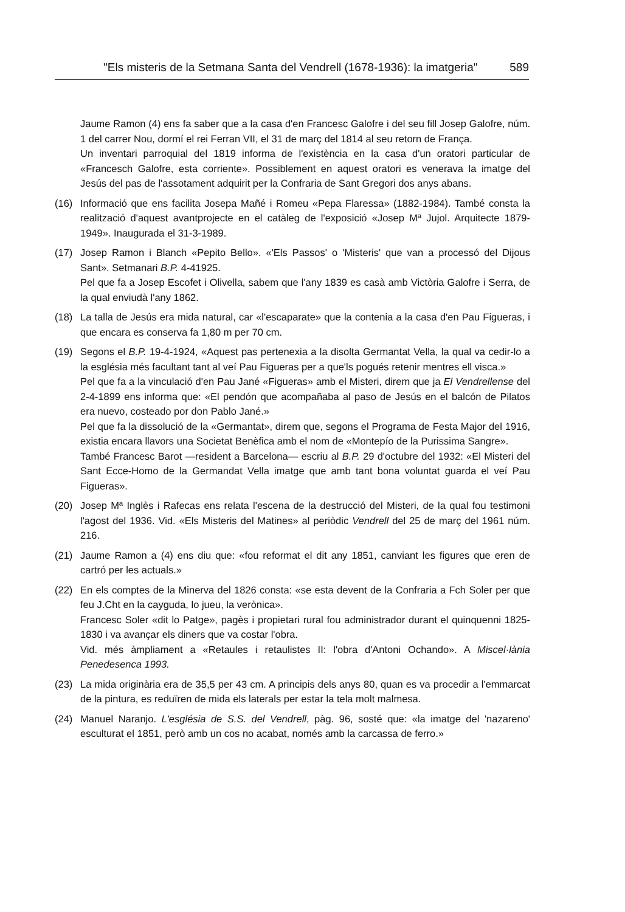"Els misteris de la Setmana Santa del Vendrell (1678-1936): la imatgeria" 589
Jaume Ramon (4) ens fa saber que a la casa d'en Francesc Galofre i del seu fill Josep Galofre, núm. 1 del carrer Nou, dormí el rei Ferran VII, el 31 de març del 1814 al seu retorn de França.
Un inventari parroquial del 1819 informa de l'existència en la casa d'un oratori particular de «Francesch Galofre, esta corriente». Possiblement en aquest oratori es venerava la imatge del Jesús del pas de l'assotament adquirit per la Confraria de Sant Gregori dos anys abans.
(16) Informació que ens facilita Josepa Mañé i Romeu «Pepa Flaressa» (1882-1984). També consta la realització d'aquest avantprojecte en el catàleg de l'exposició «Josep Mª Jujol. Arquitecte 1879-1949». Inaugurada el 31-3-1989.
(17) Josep Ramon i Blanch «Pepito Bello». «'Els Passos' o 'Misteris' que van a processó del Dijous Sant». Setmanari B.P. 4-41925.
Pel que fa a Josep Escofet i Olivella, sabem que l'any 1839 es casà amb Victòria Galofre i Serra, de la qual enviudà l'any 1862.
(18) La talla de Jesús era mida natural, car «l'escaparate» que la contenia a la casa d'en Pau Figueras, i que encara es conserva fa 1,80 m per 70 cm.
(19) Segons el B.P. 19-4-1924, «Aquest pas pertenexia a la disolta Germantat Vella, la qual va cedir-lo a la església més facultant tant al veí Pau Figueras per a que'ls pogués retenir mentres ell visca.»
Pel que fa a la vinculació d'en Pau Jané «Figueras» amb el Misteri, direm que ja El Vendrellense del 2-4-1899 ens informa que: «El pendón que acompañaba al paso de Jesús en el balcón de Pilatos era nuevo, costeado por don Pablo Jané.»
Pel que fa la dissolució de la «Germantat», direm que, segons el Programa de Festa Major del 1916, existia encara llavors una Societat Benèfica amb el nom de «Montepío de la Purissima Sangre».
També Francesc Barot —resident a Barcelona— escriu al B.P. 29 d'octubre del 1932: «El Misteri del Sant Ecce-Homo de la Germandat Vella imatge que amb tant bona voluntat guarda el veí Pau Figueras».
(20) Josep Mª Inglès i Rafecas ens relata l'escena de la destrucció del Misteri, de la qual fou testimoni l'agost del 1936. Vid. «Els Misteris del Matines» al periòdic Vendrell del 25 de març del 1961 núm. 216.
(21) Jaume Ramon a (4) ens diu que: «fou reformat el dit any 1851, canviant les figures que eren de cartró per les actuals.»
(22) En els comptes de la Minerva del 1826 consta: «se esta devent de la Confraria a Fch Soler per que feu J.Cht en la cayguda, lo jueu, la verònica».
Francesc Soler «dit lo Patge», pagès i propietari rural fou administrador durant el quinquenni 1825-1830 i va avançar els diners que va costar l'obra.
Vid. més àmpliament a «Retaules i retaulistes II: l'obra d'Antoni Ochando». A Miscel·lània Penedesenca 1993.
(23) La mida originària era de 35,5 per 43 cm. A principis dels anys 80, quan es va procedir a l'emmarcat de la pintura, es reduïren de mida els laterals per estar la tela molt malmesa.
(24) Manuel Naranjo. L'església de S.S. del Vendrell, pàg. 96, sosté que: «la imatge del 'nazareno' esculturat el 1851, però amb un cos no acabat, només amb la carcassa de ferro.»